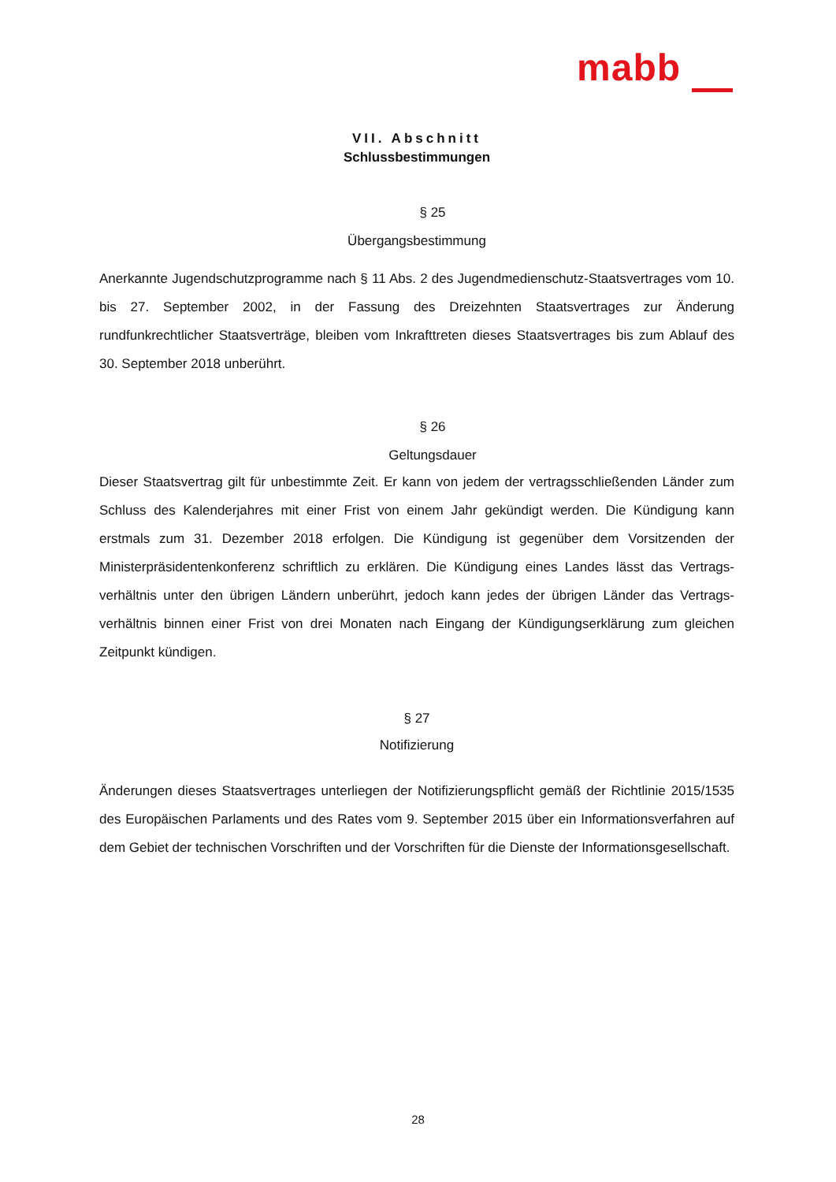mabb
VII. Abschnitt
Schlussbestimmungen
§ 25
Übergangsbestimmung
Anerkannte Jugendschutzprogramme nach § 11 Abs. 2 des Jugendmedienschutz-Staatsvertrages vom 10. bis 27. September 2002, in der Fassung des Dreizehnten Staatsvertrages zur Änderung rundfunkrechtlicher Staatsverträge, bleiben vom Inkrafttreten dieses Staatsvertrages bis zum Ablauf des 30. September 2018 unberührt.
§ 26
Geltungsdauer
Dieser Staatsvertrag gilt für unbestimmte Zeit. Er kann von jedem der vertragsschließenden Länder zum Schluss des Kalenderjahres mit einer Frist von einem Jahr gekündigt werden. Die Kündigung kann erstmals zum 31. Dezember 2018 erfolgen. Die Kündigung ist gegenüber dem Vorsitzenden der Ministerpräsidentenkonferenz schriftlich zu erklären. Die Kündigung eines Landes lässt das Vertrags­verhältnis unter den übrigen Ländern unberührt, jedoch kann jedes der übrigen Länder das Vertrags­verhältnis binnen einer Frist von drei Monaten nach Eingang der Kündigungserklärung zum gleichen Zeitpunkt kündigen.
§ 27
Notifizierung
Änderungen dieses Staatsvertrages unterliegen der Notifizierungspflicht gemäß der Richtlinie 2015/1535 des Europäischen Parlaments und des Rates vom 9. September 2015 über ein Informationsverfahren auf dem Gebiet der technischen Vorschriften und der Vorschriften für die Dienste der Informationsgesellschaft.
28